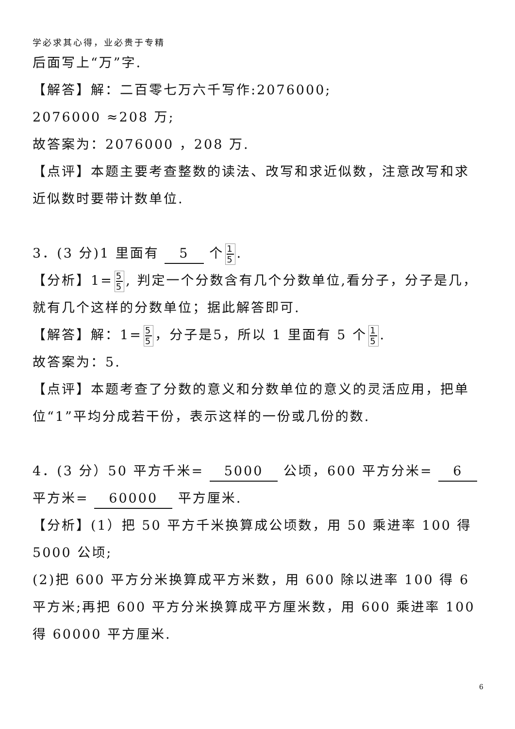学必求其心得，业必贵于专精
后面写上“万”字.
【解答】解：二百零七万六千写作:2076000;
2076000 ≈208 万;
故答案为：2076000 ，208 万.
【点评】本题主要考查整数的读法、改写和求近似数，注意改写和求近似数时要带计数单位.
3．(3 分)1 里面有 5 个 1 5.
【分析】1= 5 5, 判定一个分数含有几个分数单位,看分子，分子是几，就有几个这样的分数单位；据此解答即可.
【解答】解：1= 5 5 ，分子是5，所以 1 里面有 5 个 1 5.
故答案为：5.
【点评】本题考查了分数的意义和分数单位的意义的灵活应用，把单位“1”平均分成若干份，表示这样的一份或几份的数.
4．(3 分）50 平方千米= 5000 公顷，600 平方分米= 6 平方米= 60000 平方厘米.
【分析】(1）把 50 平方千米换算成公顷数，用 50 乘进率 100 得 5000 公顷;
(2)把 600 平方分米换算成平方米数，用 600 除以进率 100 得 6 平方米;再把 600 平方分米换算成平方厘米数，用 600 乘进率 100 得 60000 平方厘米.
6